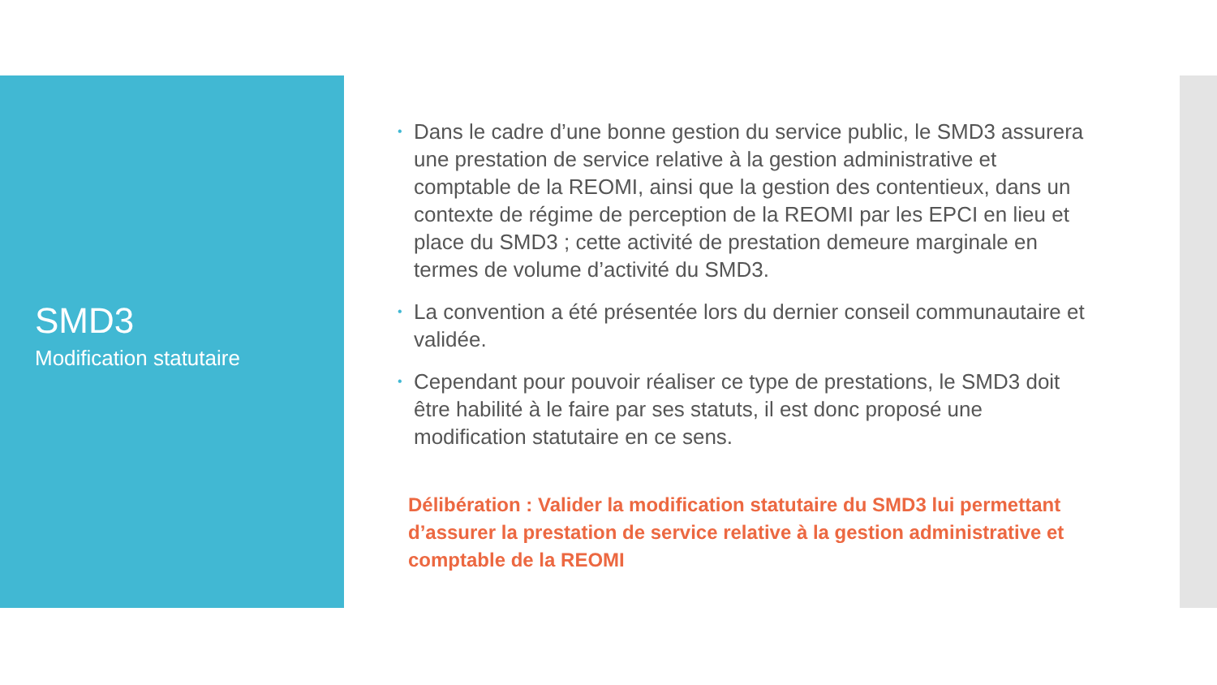SMD3
Modification statutaire
• Dans le cadre d’une bonne gestion du service public, le SMD3 assurera une prestation de service relative à la gestion administrative et comptable de la REOMI, ainsi que la gestion des contentieux, dans un contexte de régime de perception de la REOMI par les EPCI en lieu et place du SMD3 ; cette activité de prestation demeure marginale en termes de volume d’activité du SMD3.
• La convention a été présentée lors du dernier conseil communautaire et validée.
• Cependant pour pouvoir réaliser ce type de prestations, le SMD3 doit être habilité à le faire par ses statuts, il est donc proposé une modification statutaire en ce sens.
Délibération : Valider la modification statutaire du SMD3 lui permettant d’assurer la prestation de service relative à la gestion administrative et comptable de la REOMI